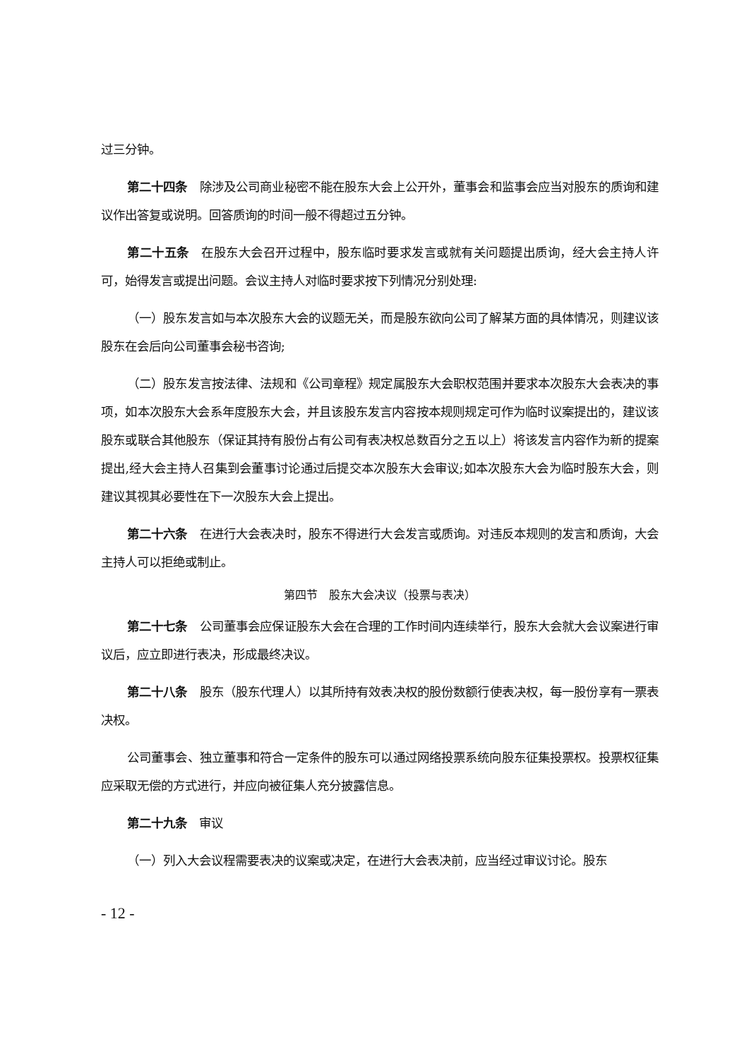过三分钟。
第二十四条　除涉及公司商业秘密不能在股东大会上公开外，董事会和监事会应当对股东的质询和建议作出答复或说明。回答质询的时间一般不得超过五分钟。
第二十五条　在股东大会召开过程中，股东临时要求发言或就有关问题提出质询，经大会主持人许可，始得发言或提出问题。会议主持人对临时要求按下列情况分别处理:
（一）股东发言如与本次股东大会的议题无关，而是股东欲向公司了解某方面的具体情况，则建议该股东在会后向公司董事会秘书咨询;
（二）股东发言按法律、法规和《公司章程》规定属股东大会职权范围并要求本次股东大会表决的事项，如本次股东大会系年度股东大会，并且该股东发言内容按本规则规定可作为临时议案提出的，建议该股东或联合其他股东（保证其持有股份占有公司有表决权总数百分之五以上）将该发言内容作为新的提案提出,经大会主持人召集到会董事讨论通过后提交本次股东大会审议;如本次股东大会为临时股东大会，则建议其视其必要性在下一次股东大会上提出。
第二十六条　在进行大会表决时，股东不得进行大会发言或质询。对违反本规则的发言和质询，大会主持人可以拒绝或制止。
第四节　股东大会决议（投票与表决）
第二十七条　公司董事会应保证股东大会在合理的工作时间内连续举行，股东大会就大会议案进行审议后，应立即进行表决，形成最终决议。
第二十八条　股东（股东代理人）以其所持有效表决权的股份数额行使表决权，每一股份享有一票表决权。
公司董事会、独立董事和符合一定条件的股东可以通过网络投票系统向股东征集投票权。投票权征集应采取无偿的方式进行，并应向被征集人充分披露信息。
第二十九条　审议
（一）列入大会议程需要表决的议案或决定，在进行大会表决前，应当经过审议讨论。股东
- 12 -